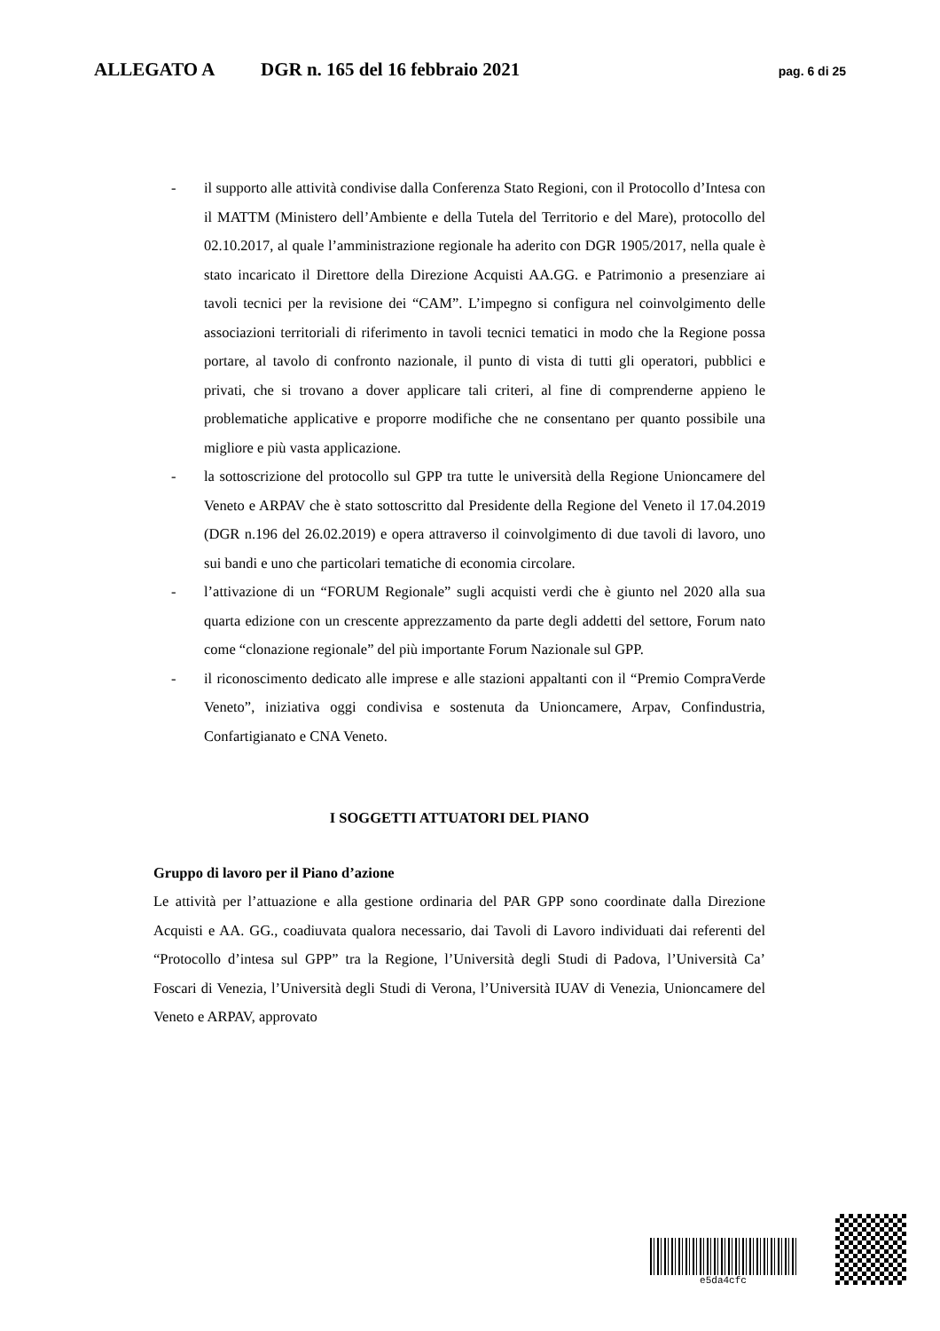ALLEGATO A DGR n. 165 del 16 febbraio 2021 pag. 6 di 25
- il supporto alle attività condivise dalla Conferenza Stato Regioni, con il Protocollo d’Intesa con il MATTM (Ministero dell’Ambiente e della Tutela del Territorio e del Mare), protocollo del 02.10.2017, al quale l’amministrazione regionale ha aderito con DGR 1905/2017, nella quale è stato incaricato il Direttore della Direzione Acquisti AA.GG. e Patrimonio a presenziare ai tavoli tecnici per la revisione dei “CAM”. L’impegno si configura nel coinvolgimento delle associazioni territoriali di riferimento in tavoli tecnici tematici in modo che la Regione possa portare, al tavolo di confronto nazionale, il punto di vista di tutti gli operatori, pubblici e privati, che si trovano a dover applicare tali criteri, al fine di comprenderne appieno le problematiche applicative e proporre modifiche che ne consentano per quanto possibile una migliore e più vasta applicazione.
- la sottoscrizione del protocollo sul GPP tra tutte le università della Regione Unioncamere del Veneto e ARPAV che è stato sottoscritto dal Presidente della Regione del Veneto il 17.04.2019 (DGR n.196 del 26.02.2019) e opera attraverso il coinvolgimento di due tavoli di lavoro, uno sui bandi e uno che particolari tematiche di economia circolare.
- l’attivazione di un “FORUM Regionale” sugli acquisti verdi che è giunto nel 2020 alla sua quarta edizione con un crescente apprezzamento da parte degli addetti del settore, Forum nato come “clonazione regionale” del più importante Forum Nazionale sul GPP.
- il riconoscimento dedicato alle imprese e alle stazioni appaltanti con il “Premio CompraVerde Veneto”, iniziativa oggi condivisa e sostenuta da Unioncamere, Arpav, Confindustria, Confartigianato e CNA Veneto.
I SOGGETTI ATTUATORI DEL PIANO
Gruppo di lavoro per il Piano d’azione
Le attività per l’attuazione e alla gestione ordinaria del PAR GPP sono coordinate dalla Direzione Acquisti e AA. GG., coadiuvata qualora necessario, dai Tavoli di Lavoro individuati dai referenti del “Protocollo d’intesa sul GPP” tra la Regione, l’Università degli Studi di Padova, l’Università Ca’ Foscari di Venezia, l’Università degli Studi di Verona, l’Università IUAV di Venezia, Unioncamere del Veneto e ARPAV, approvato
e5da4cfc